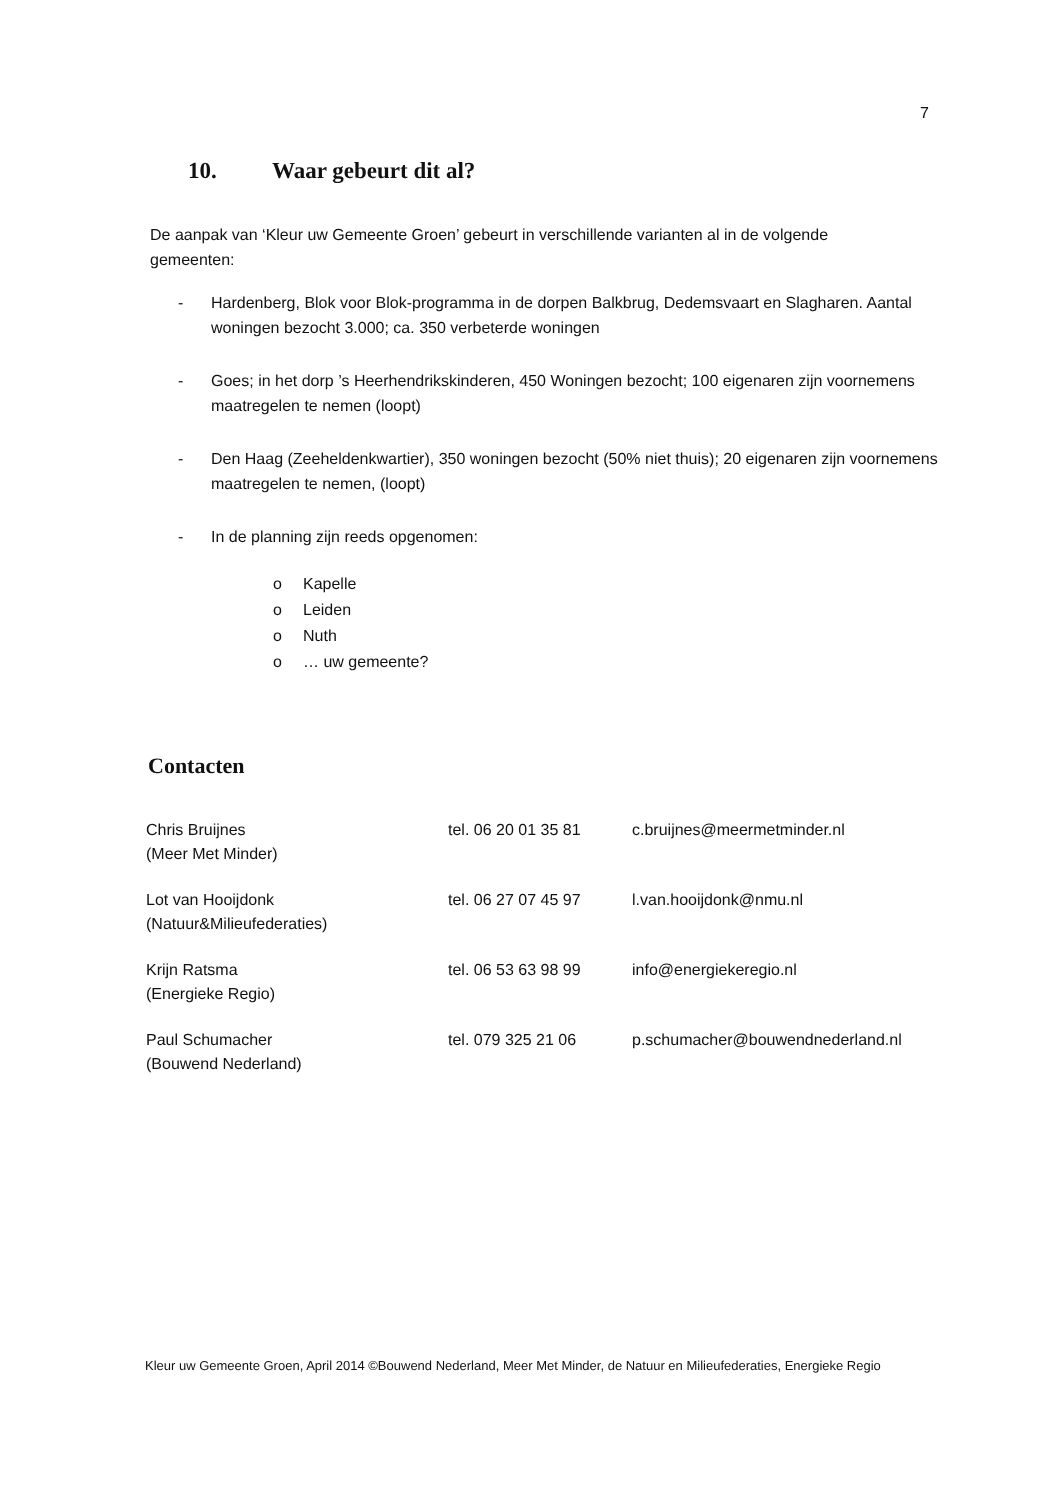7
10. Waar gebeurt dit al?
De aanpak van ‘Kleur uw Gemeente Groen’ gebeurt in verschillende varianten al in de volgende gemeenten:
- Hardenberg, Blok voor Blok-programma in de dorpen Balkbrug, Dedemsvaart en Slagharen. Aantal woningen bezocht 3.000; ca. 350 verbeterde woningen
- Goes; in het dorp ’s Heerhendrikskinderen, 450 Woningen bezocht; 100 eigenaren zijn voornemens maatregelen te nemen (loopt)
- Den Haag (Zeeheldenkwartier), 350 woningen bezocht (50% niet thuis); 20 eigenaren zijn voornemens maatregelen te nemen, (loopt)
- In de planning zijn reeds opgenomen:
o Kapelle
o Leiden
o Nuth
o … uw gemeente?
Contacten
| Chris Bruijnes (Meer Met Minder) | tel. 06 20 01 35 81 | c.bruijnes@meermetminder.nl |
| Lot van Hooijdonk (Natuur&Milieufederaties) | tel. 06 27 07 45 97 | l.van.hooijdonk@nmu.nl |
| Krijn Ratsma (Energieke Regio) | tel. 06 53 63 98 99 | info@energiekeregio.nl |
| Paul Schumacher (Bouwend Nederland) | tel. 079 325 21 06 | p.schumacher@bouwendnederland.nl |
Kleur uw Gemeente Groen, April 2014 ©Bouwend Nederland, Meer Met Minder, de Natuur en Milieufederaties, Energieke Regio